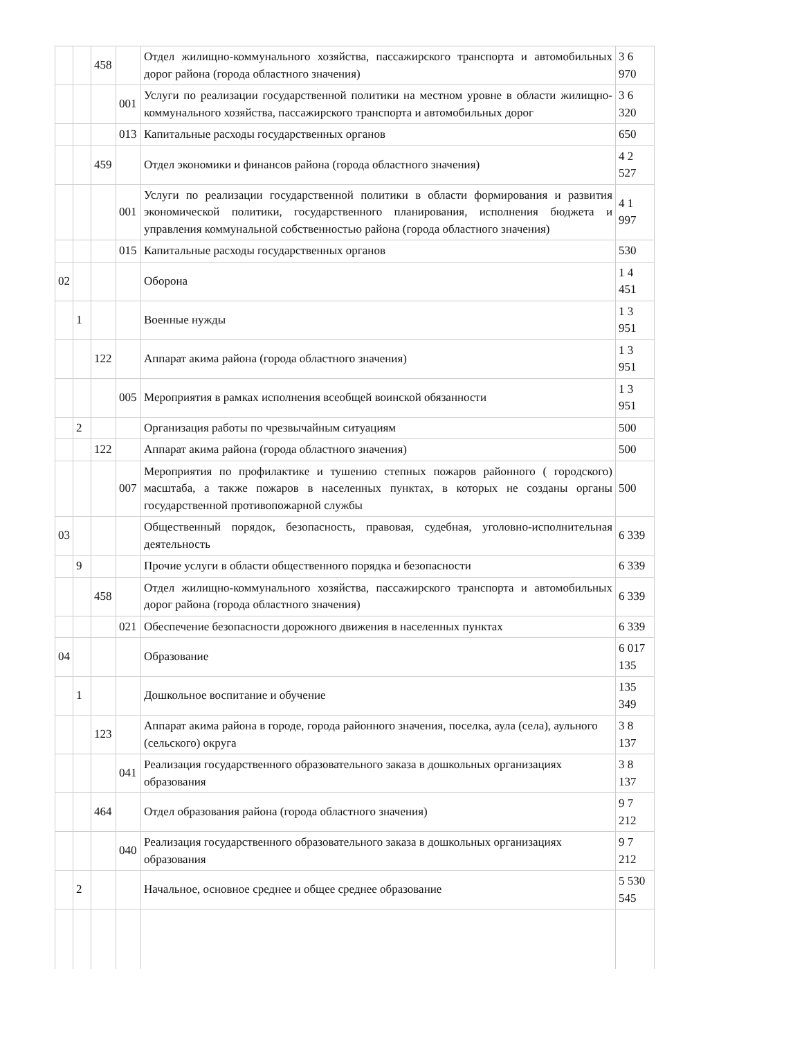| | | 458 | | Отдел жилищно-коммунального хозяйства, пассажирского транспорта и автомобильных дорог района (города областного значения) | 3 6 970 |
| | | | 001 | Услуги по реализации государственной политики на местном уровне в области жилищно-коммунального хозяйства, пассажирского транспорта и автомобильных дорог | 3 6 320 |
| | | | 013 | Капитальные расходы государственных органов | 650 |
| | | 459 | | Отдел экономики и финансов района (города областного значения) | 4 2 527 |
| | | | 001 | Услуги по реализации государственной политики в области формирования и развития экономической политики, государственного планирования, исполнения бюджета и управления коммунальной собственностью района (города областного значения) | 4 1 997 |
| | | | 015 | Капитальные расходы государственных органов | 530 |
| 02 | | | | Оборона | 1 4 451 |
| | 1 | | | Военные нужды | 1 3 951 |
| | | 122 | | Аппарат акима района (города областного значения) | 1 3 951 |
| | | | 005 | Мероприятия в рамках исполнения всеобщей воинской обязанности | 1 3 951 |
| | 2 | | | Организация работы по чрезвычайным ситуациям | 500 |
| | | 122 | | Аппарат акима района (города областного значения) | 500 |
| | | | 007 | Мероприятия по профилактике и тушению степных пожаров районного ( городского) масштаба, а также пожаров в населенных пунктах, в которых не созданы органы государственной противопожарной службы | 500 |
| 03 | | | | Общественный порядок, безопасность, правовая, судебная, уголовно-исполнительная деятельность | 6 339 |
| | 9 | | | Прочие услуги в области общественного порядка и безопасности | 6 339 |
| | | 458 | | Отдел жилищно-коммунального хозяйства, пассажирского транспорта и автомобильных дорог района (города областного значения) | 6 339 |
| | | | 021 | Обеспечение безопасности дорожного движения в населенных пунктах | 6 339 |
| 04 | | | | Образование | 6 017 135 |
| | 1 | | | Дошкольное воспитание и обучение | 135 349 |
| | | 123 | | Аппарат акима района в городе, города районного значения, поселка, аула (села), аульного (сельского) округа | 3 8 137 |
| | | | 041 | Реализация государственного образовательного заказа в дошкольных организациях образования | 3 8 137 |
| | | 464 | | Отдел образования района (города областного значения) | 9 7 212 |
| | | | 040 | Реализация государственного образовательного заказа в дошкольных организациях образования | 9 7 212 |
| | 2 | | | Начальное, основное среднее и общее среднее образование | 5 530 545 |